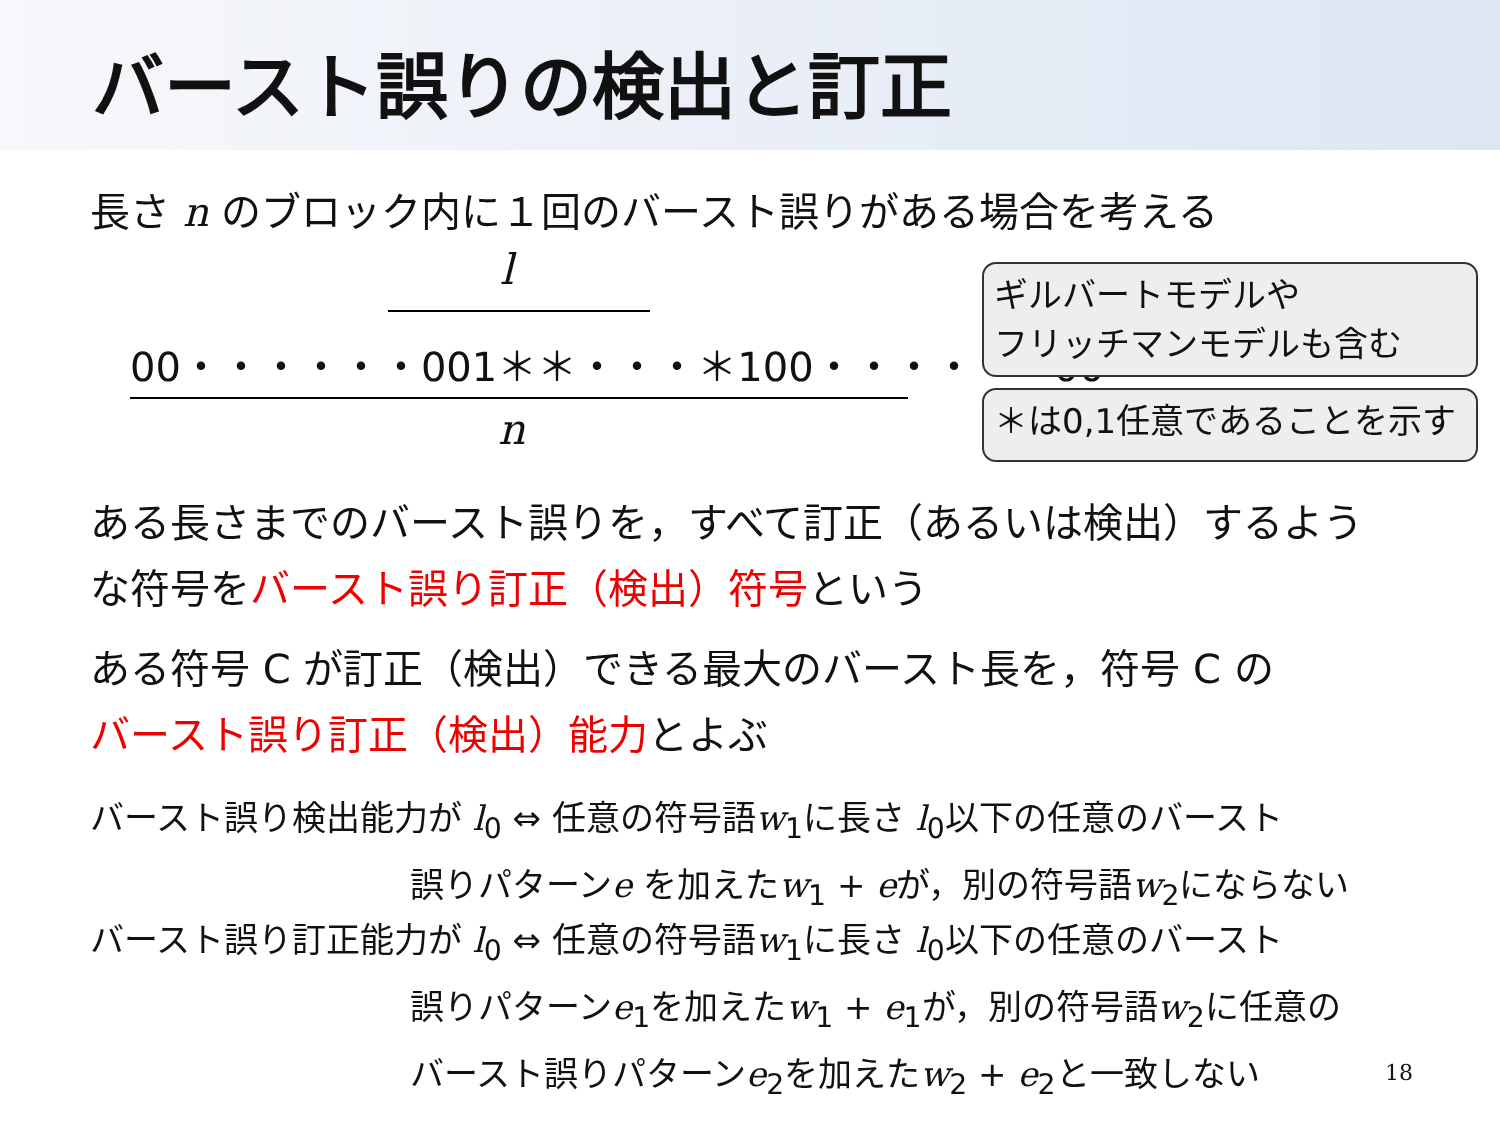バースト誤りの検出と訂正
長さ n のブロック内に１回のバースト誤りがある場合を考える
l
00・・・・・・001＊＊・・・＊100・・・・・・00
n
ギルバートモデルや
フリッチマンモデルも含む
＊は0,1任意であることを示す
ある長さまでのバースト誤りを，すべて訂正（あるいは検出）するよう
な符号をバースト誤り訂正（検出）符号という
ある符号 C が訂正（検出）できる最大のバースト長を，符号 C の
バースト誤り訂正（検出）能力とよぶ
バースト誤り検出能力が l<sub>0</sub> ⇔ 任意の符号語w<sub>1</sub>に長さ l<sub>0</sub>以下の任意のバースト
誤りパターンe を加えたw<sub>1</sub> + eが，別の符号語w<sub>2</sub>にならない
バースト誤り訂正能力が l<sub>0</sub> ⇔ 任意の符号語w<sub>1</sub>に長さ l<sub>0</sub>以下の任意のバースト
誤りパターンe<sub>1</sub>を加えたw<sub>1</sub> + e<sub>1</sub>が，別の符号語w<sub>2</sub>に任意の
バースト誤りパターンe<sub>2</sub>を加えたw<sub>2</sub> + e<sub>2</sub>と一致しない
18